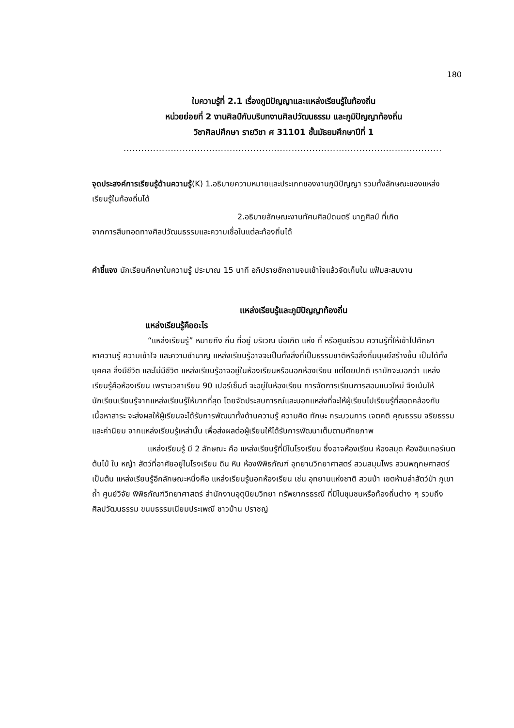180
ใบความรู้ที่ 2.1 เรื่องภูมิปัญญาและแหล่งเรียนรู้ในท้องถิ่น
หน่วยย่อยที่ 2 งานศิลป์กับบริบทงานศิลปวัฒนธรรม และภูมิปัญญาท้องถิ่น
วิชาศิลปศึกษา รายวิชา ศ 31101 ชั้นมัธยมศึกษาปีที่ 1
............................................................................................................
จุดประสงค์การเรียนรู้ด้านความรู้(K) 1.อธิบายความหมายและประเภทของงานภูมิปัญญา รวมทั้งลักษณะของแหล่งเรียนรู้ในท้องถิ่นได้
2.อธิบายลักษณะงานทัศนศิลป์ดนตรี นาฏศิลป์ ที่เกิด
จากการสืบทอดทางศิลปวัฒนธรรมและความเชื่อในแต่ละท้องถิ่นได้
คำชี้แจง นักเรียนศึกษาใบความรู้ ประมาณ 15 นาที อภิปรายซักถามจนเข้าใจแล้วจัดเก็บใน แฟ้มสะสมงาน
แหล่งเรียนรู้และภูมิปัญญาท้องถิ่น
แหล่งเรียนรู้คืออะไร
“แหล่งเรียนรู้” หมายถึง ถิ่น ที่อยู่ บริเวณ บ่อเกิด แห่ง ที่ หรือศูนย์รวม ความรู้ที่ให้เข้าไปศึกษาหาความรู้ ความเข้าใจ และความชำนาญ แหล่งเรียนรู้อาจจะเป็นทั้งสิ่งที่เป็นธรรมชาติหรือสิ่งที่มนุษย์สร้างขึ้น เป็นได้ทั้งบุคคล สิ่งมีชีวิต และไม่มีชีวิต แหล่งเรียนรู้อาจอยู่ในห้องเรียนหรือนอกห้องเรียน แต่โดยปกติ เรามักจะบอกว่า แหล่งเรียนรู้คือห้องเรียน เพราะเวลาเรียน 90 เปอร์เซ็นต์ จะอยู่ในห้องเรียน การจัดการเรียนการสอนแนวใหม่ จึงเน้นให้นักเรียนเรียนรู้จากแหล่งเรียนรู้ให้มากที่สุด โดยจัดประสบการณ์และบอกแหล่งที่จะให้ผู้เรียนไปเรียนรู้ที่สอดคล้องกับเนื้อหาสาระ จะส่งผลให้ผู้เรียนจะได้รับการพัฒนาทั้งด้านความรู้ ความคิด ทักษะ กระบวนการ เจตคติ คุณธรรม จริยธรรม และค่านิยม จากแหล่งเรียนรู้เหล่านั้น เพื่อส่งผลต่อผู้เรียนให้ได้รับการพัฒนาเต็มตามศักยภาพ
แหล่งเรียนรู้ มี 2 ลักษณะ คือ แหล่งเรียนรู้ที่มีในโรงเรียน ซึ่งอาจห้องเรียน ห้องสมุด ห้องอินเทอร์เนต ต้นไม้ ใบ หญ้า สัตว์ที่อาศัยอยู่ในโรงเรียน ดิน หิน ห้องพิพิธภัณฑ์ อุทยานวิทยาศาสตร์ สวนสมุนไพร สวนพฤกษศาสตร์ เป็นต้น แหล่งเรียนรู้อีกลักษณะหนึ่งคือ แหล่งเรียนรู้นอกห้องเรียน เช่น อุทยานแห่งชาติ สวนป่า เขตห้ามล่าสัตว์ป่า ภูเขา ถ้ำ ศูนย์วิจัย พิพิธภัณฑ์วิทยาศาสตร์ สำนักงานอุตุนิยมวิทยา ทรัพยากรธรณี ที่มีในชุมชนหรือท้องถิ่นต่าง ๆ รวมถึง ศิลปวัฒนธรรม ขนบธรรมเนียมประเพณี ชาวบ้าน ปราชญ์